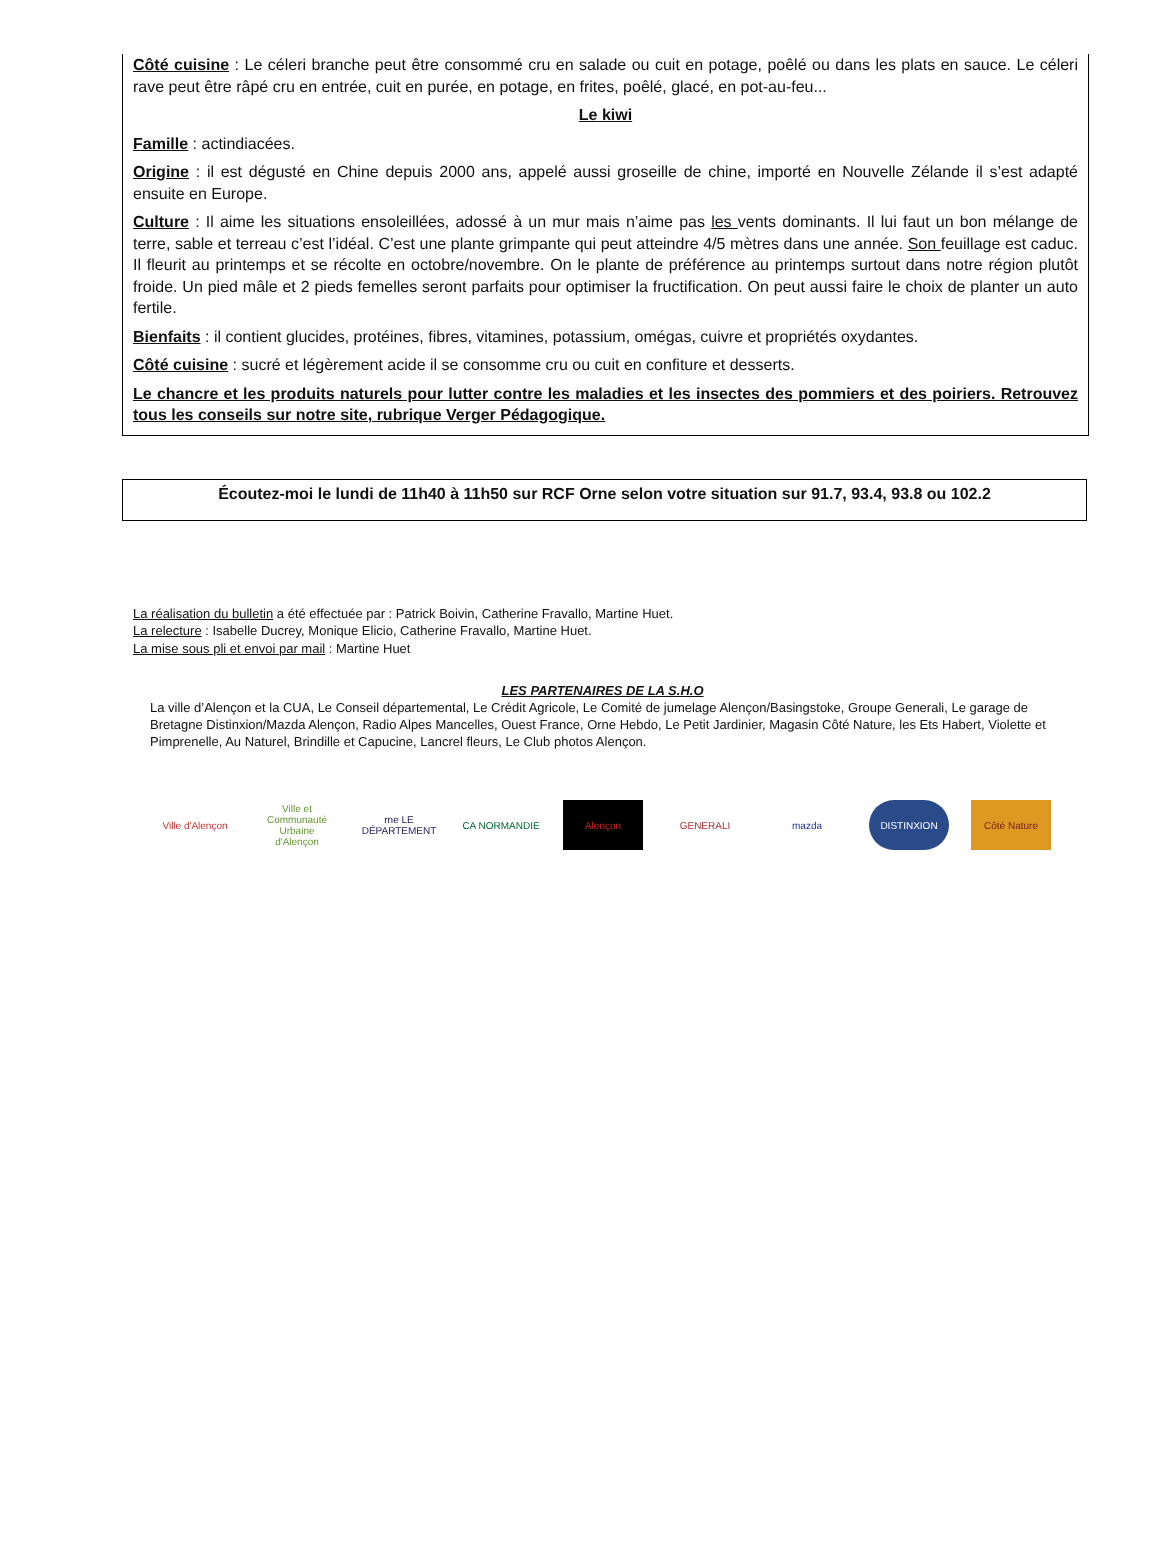Côté cuisine : Le céleri branche peut être consommé cru en salade ou cuit en potage, poêlé ou dans les plats en sauce. Le céleri rave peut être râpé cru en entrée, cuit en purée, en potage, en frites, poêlé, glacé, en pot-au-feu...
Le kiwi
Famille : actindiacées.
Origine : il est dégusté en Chine depuis 2000 ans, appelé aussi groseille de chine, importé en Nouvelle Zélande il s’est adapté ensuite en Europe.
Culture : Il aime les situations ensoleillées, adossé à un mur mais n’aime pas les vents dominants. Il lui faut un bon mélange de terre, sable et terreau c’est l’idéal. C’est une plante grimpante qui peut atteindre 4/5 mètres dans une année. Son feuillage est caduc. Il fleurit au printemps et se récolte en octobre/novembre. On le plante de préférence au printemps surtout dans notre région plutôt froide. Un pied mâle et 2 pieds femelles seront parfaits pour optimiser la fructification. On peut aussi faire le choix de planter un auto fertile.
Bienfaits : il contient glucides, protéines, fibres, vitamines, potassium, omégas, cuivre et propriétés oxydantes.
Côté cuisine : sucré et légèrement acide il se consomme cru ou cuit en confiture et desserts.
Le chancre et les produits naturels pour lutter contre les maladies et les insectes des pommiers et des poiriers. Retrouvez tous les conseils sur notre site, rubrique Verger Pédagogique.
Écoutez-moi le lundi de 11h40 à 11h50 sur RCF Orne selon votre situation sur 91.7, 93.4, 93.8 ou 102.2
La réalisation du bulletin a été effectuée par : Patrick Boivin, Catherine Fravallo, Martine Huet.
La relecture : Isabelle Ducrey, Monique Elicio, Catherine Fravallo, Martine Huet.
La mise sous pli et envoi par mail : Martine Huet
LES PARTENAIRES DE LA S.H.O
La ville d’Alençon et la CUA, Le Conseil départemental, Le Crédit Agricole, Le Comité de jumelage Alençon/Basingstoke, Groupe Generali, Le garage de Bretagne Distinxion/Mazda Alençon, Radio Alpes Mancelles, Ouest France, Orne Hebdo, Le Petit Jardinier, Magasin Côté Nature, les Ets Habert, Violette et Pimprenelle, Au Naturel, Brindille et Capucine, Lancrel fleurs, Le Club photos Alençon.
Ville d'Alençon
Ville et Communauté Urbaine d'Alençon
rne LE DÉPARTEMENT
CA NORMANDIE Alençon GENERALI mazda DISTINXION Côté Nature